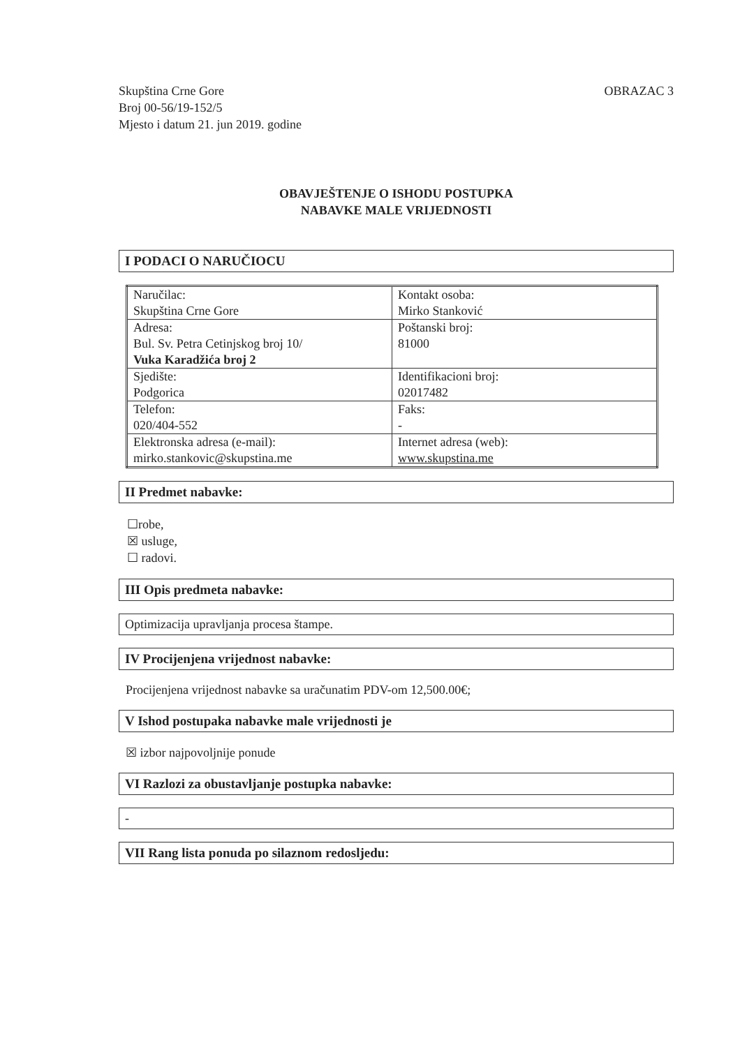Skupština Crne Gore
Broj 00-56/19-152/5
Mjesto i datum 21. jun 2019. godine
OBRAZAC 3
OBAVJEŠTENJE O ISHODU POSTUPKA
NABAVKE MALE VRIJEDNOSTI
I PODACI O NARUČIOCU
| Naručilac: Skupština Crne Gore | Kontakt osoba: Mirko Stanković |
| Adresa: Bul. Sv. Petra Cetinjskog broj 10/ Vuka Karadžića broj 2 | Poštanski broj: 81000 |
| Sjedište: Podgorica | Identifikacioni broj: 02017482 |
| Telefon: 020/404-552 | Faks: - |
| Elektronska adresa (e-mail): mirko.stankovic@skupstina.me | Internet adresa (web): www.skupstina.me |
II Predmet nabavke:
☐robe,
☒ usluge,
☐ radovi.
III Opis predmeta nabavke:
Optimizacija upravljanja procesa štampe.
IV Procijenjena vrijednost nabavke:
Procijenjena vrijednost nabavke sa uračunatim PDV-om 12,500.00€;
V Ishod postupaka nabavke male vrijednosti je
☒ izbor najpovoljnije ponude
VI Razlozi za obustavljanje postupka nabavke:
-
VII Rang lista ponuda po silaznom redosljedu: